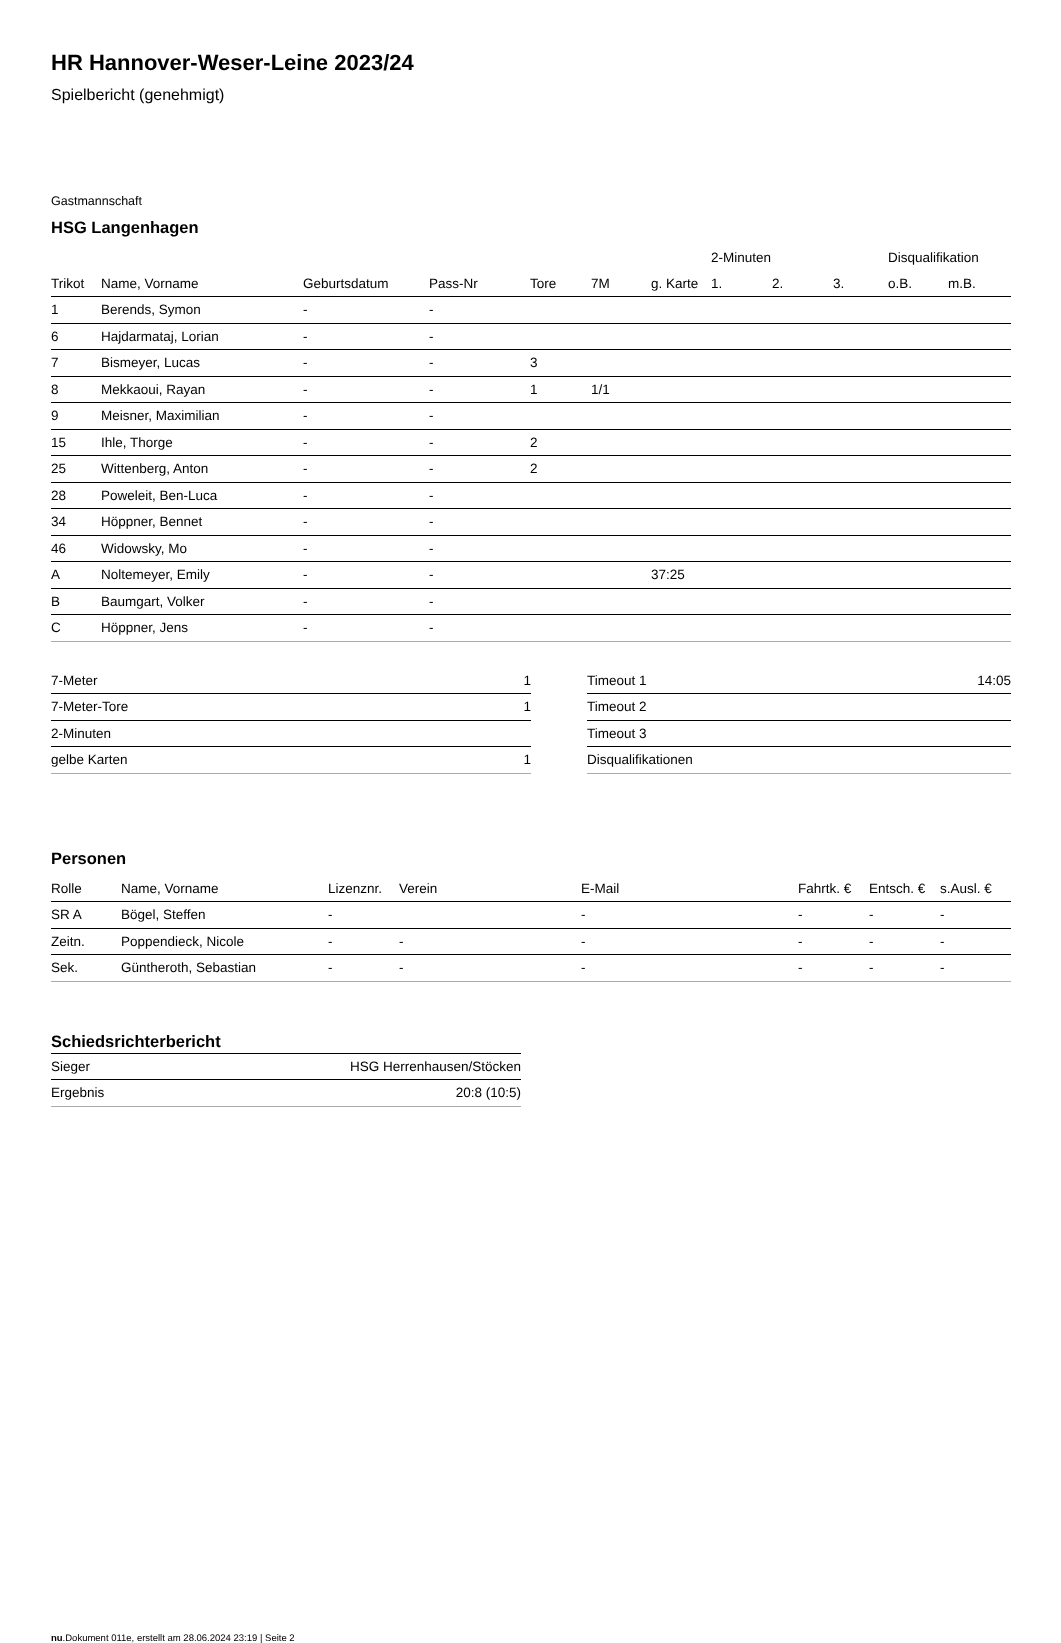HR Hannover-Weser-Leine 2023/24
Spielbericht (genehmigt)
Gastmannschaft
HSG Langenhagen
| | | | | | | | 2-Minuten | | | Disqualifikation | |
| --- | --- | --- | --- | --- | --- | --- | --- | --- | --- | --- | --- |
| Trikot | Name, Vorname | Geburtsdatum | Pass-Nr | Tore | 7M | g. Karte | 1. | 2. | 3. | o.B. | m.B. |
| 1 | Berends, Symon | - | - | | | | | | | | |
| 6 | Hajdarmataj, Lorian | - | - | | | | | | | | |
| 7 | Bismeyer, Lucas | - | - | 3 | | | | | | | |
| 8 | Mekkaoui, Rayan | - | - | 1 | 1/1 | | | | | | |
| 9 | Meisner, Maximilian | - | - | | | | | | | | |
| 15 | Ihle, Thorge | - | - | 2 | | | | | | | |
| 25 | Wittenberg, Anton | - | - | 2 | | | | | | | |
| 28 | Poweleit, Ben-Luca | - | - | | | | | | | | |
| 34 | Höppner, Bennet | - | - | | | | | | | | |
| 46 | Widowsky, Mo | - | - | | | | | | | | |
| A | Noltemeyer, Emily | - | - | | | 37:25 | | | | | |
| B | Baumgart, Volker | - | - | | | | | | | | |
| C | Höppner, Jens | - | - | | | | | | | | |
| 7-Meter | 1 |
| 7-Meter-Tore | 1 |
| 2-Minuten | |
| gelbe Karten | 1 |
| Timeout 1 | 14:05 |
| Timeout 2 | |
| Timeout 3 | |
| Disqualifikationen | |
Personen
| Rolle | Name, Vorname | Lizenznr. | Verein | E-Mail | Fahrtk. € | Entsch. € | s.Ausl. € |
| --- | --- | --- | --- | --- | --- | --- | --- |
| SR A | Bögel, Steffen | - | | - | - | - | - |
| Zeitn. | Poppendieck, Nicole | - | - | - | - | - | - |
| Sek. | Güntheroth, Sebastian | - | - | - | - | - | - |
Schiedsrichterbericht
| Sieger | HSG Herrenhausen/Stöcken |
| Ergebnis | 20:8 (10:5) |
nu.Dokument 011e, erstellt am 28.06.2024 23:19 | Seite 2